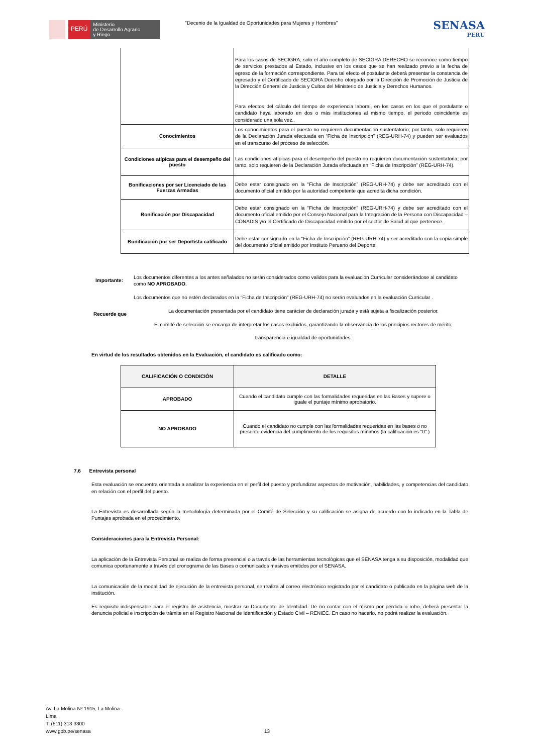PERÚ
Ministerio
de Desarrollo Agrario
y Riego
"Decenio de la Igualdad de Oportunidades para Mujeres y Hombres"
SENASA
PERU
| | Para los casos de SECIGRA, solo el año completo de SECIGRA DERECHO se reconoce como tiempo de servicios prestados al Estado, inclusive en los casos que se han realizado previo a la fecha de egreso de la formación correspondiente. Para tal efecto el postulante deberá presentar la constancia de egresado y el Certificado de SECIGRA Derecho otorgado por la Dirección de Promoción de Justicia de la Dirección General de Justicia y Cultos del Ministerio de Justicia y Derechos Humanos. Para efectos del cálculo del tiempo de experiencia laboral, en los casos en los que el postulante o candidato haya laborado en dos o más instituciones al mismo tiempo, el periodo coincidente es considerado una sola vez.. |
| Conocimientos | Los conocimientos para el puesto no requieren documentación sustentatorio; por tanto, solo requieren de la Declaración Jurada efectuada en “Ficha de Inscripción” (REG-URH-74) y pueden ser evaluados en el transcurso del proceso de selección. |
| Condiciones atípicas para el desempeño del puesto | Las condiciones atípicas para el desempeño del puesto no requieren documentación sustentatoria; por tanto, solo requieren de la Declaración Jurada efectuada en “Ficha de Inscripción” (REG-URH-74). |
| Bonificaciones por ser Licenciado de las Fuerzas Armadas | Debe estar consignado en la “Ficha de Inscripción” (REG-URH-74) y debe ser acreditado con el documento oficial emitido por la autoridad competente que acredita dicha condición. |
| Bonificación por Discapacidad | Debe estar consignado en la “Ficha de Inscripción” (REG-URH-74) y debe ser acreditado con el documento oficial emitido por el Consejo Nacional para la Integración de la Persona con Discapacidad – CONADIS y/o el Certificado de Discapacidad emitido por el sector de Salud al que pertenece. |
| Bonificación por ser Deportista calificado | Debe estar consignado en la “Ficha de Inscripción” (REG-URH-74) y ser acreditado con la copia simple del documento oficial emitido por Instituto Peruano del Deporte. |
Importante:
Los documentos diferentes a los antes señalados no serán considerados como validos para la evaluación Curricular considerándose al candidato como NO APROBADO.
Los documentos que no estén declarados en la “Ficha de Inscripción” (REG-URH-74) no serán evaluados en la evaluación Curricular .
Recuerde que
La documentación presentada por el candidato tiene carácter de declaración jurada y está sujeta a fiscalización posterior.
El comité de selección se encarga de interpretar los casos excluidos, garantizando la observancia de los principios rectores de mérito,
transparencia e igualdad de oportunidades.
En virtud de los resultados obtenidos en la Evaluación, el candidato es calificado como:
| CALIFICACIÓN O CONDICIÓN | DETALLE |
| --- | --- |
| APROBADO | Cuando el candidato cumple con las formalidades requeridas en las Bases y supere o iguale el puntaje mínimo aprobatorio. |
| NO APROBADO | Cuando el candidato no cumple con las formalidades requeridas en las bases o no presente evidencia del cumplimiento de los requisitos mínimos (la calificación es "0" ) |
7.6 Entrevista personal
Esta evaluación se encuentra orientada a analizar la experiencia en el perfil del puesto y profundizar aspectos de motivación, habilidades, y competencias del candidato en relación con el perfil del puesto.
La Entrevista es desarrollada según la metodología determinada por el Comité de Selección y su calificación se asigna de acuerdo con lo indicado en la Tabla de Puntajes aprobada en el procedimiento.
Consideraciones para la Entrevista Personal:
La aplicación de la Entrevista Personal se realiza de forma presencial o a través de las herramientas tecnológicas que el SENASA tenga a su disposición, modalidad que comunica oportunamente a través del cronograma de las Bases o comunicados masivos emitidos por el SENASA.
La comunicación de la modalidad de ejecución de la entrevista personal, se realiza al correo electrónico registrado por el candidato o publicado en la página web de la institución.
Es requisito indispensable para el registro de asistencia, mostrar su Documento de Identidad. De no contar con el mismo por pérdida o robo, deberá presentar la denuncia policial e inscripción de trámite en el Registro Nacional de Identificación y Estado Civil – RENIEC. En caso no hacerlo, no podrá realizar la evaluación.
Av. La Molina Nº 1915, La Molina –
Lima
T: (511) 313 3300
www.gob.pe/senasa
13